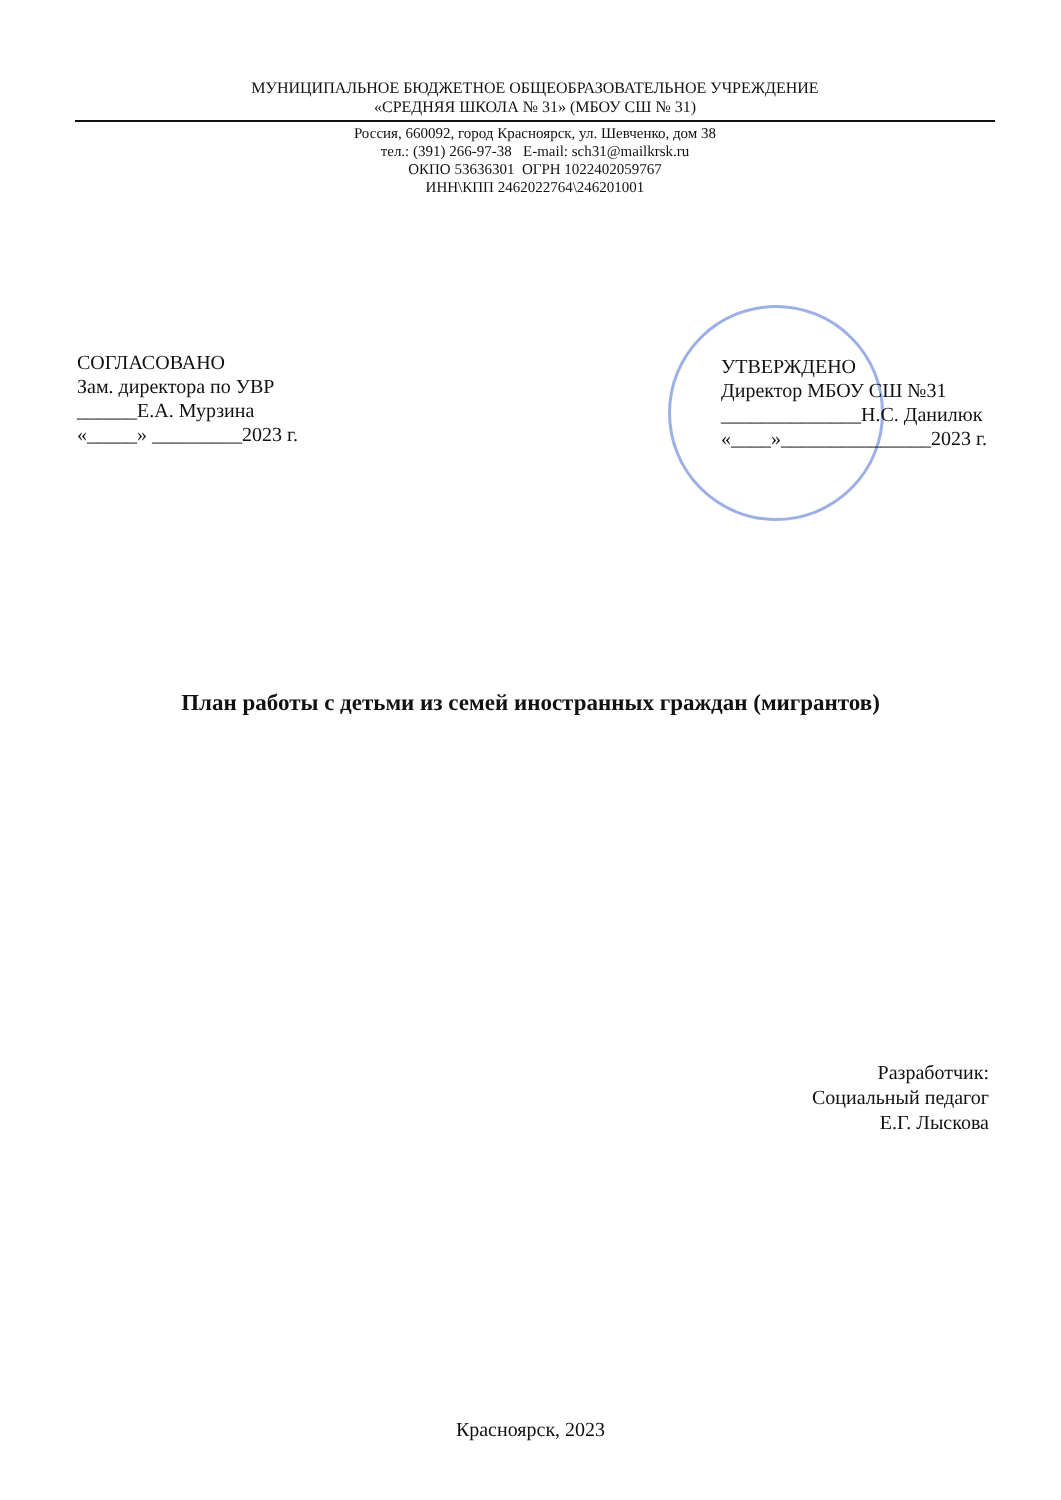МУНИЦИПАЛЬНОЕ БЮДЖЕТНОЕ ОБЩЕОБРАЗОВАТЕЛЬНОЕ УЧРЕЖДЕНИЕ
«СРЕДНЯЯ ШКОЛА № 31» (МБОУ СШ № 31)
Россия, 660092, город Красноярск, ул. Шевченко, дом 38
тел.: (391) 266-97-38 E-mail: sch31@mailkrsk.ru
ОКПО 53636301 ОГРН 1022402059767
ИНН\КПП 2462022764\246201001
СОГЛАСОВАНО
Зам. директора по УВР
______Е.А. Мурзина
«_____» _________2023 г.
УТВЕРЖДЕНО
Директор МБОУ СШ №31
______________Н.С. Данилюк
«____»_______________2023 г.
План работы с детьми из семей иностранных граждан (мигрантов)
Разработчик:
Социальный педагог
Е.Г. Лыскова
Красноярск, 2023